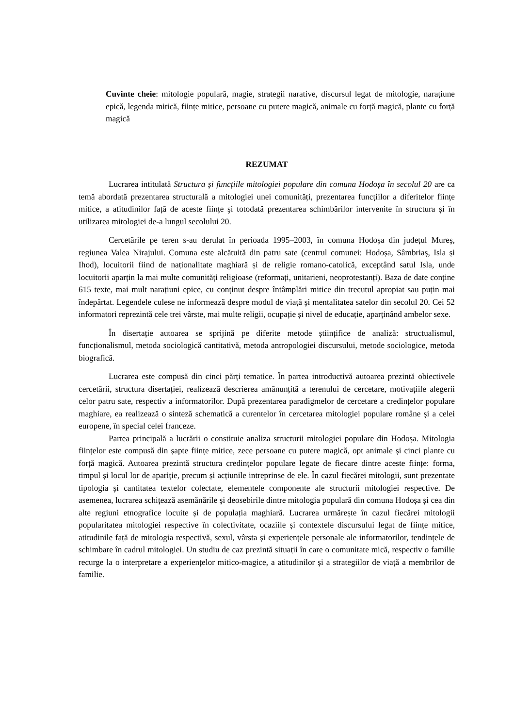Cuvinte cheie: mitologie populară, magie, strategii narative, discursul legat de mitologie, narațiune epică, legenda mitică, ființe mitice, persoane cu putere magică, animale cu forță magică, plante cu forță magică
REZUMAT
Lucrarea intitulată Structura și funcțiile mitologiei populare din comuna Hodoșa în secolul 20 are ca temă abordată prezentarea structurală a mitologiei unei comunități, prezentarea funcțiilor a diferitelor ființe mitice, a atitudinilor față de aceste ființe şi totodată prezentarea schimbărilor intervenite în structura și în utilizarea mitologiei de-a lungul secolului 20.
Cercetările pe teren s-au derulat în perioada 1995–2003, în comuna Hodoșa din județul Mureș, regiunea Valea Nirajului. Comuna este alcătuită din patru sate (centrul comunei: Hodoșa, Sâmbriaș, Isla și Ihod), locuitorii fiind de naționalitate maghiară și de religie romano-catolică, exceptând satul Isla, unde locuitorii aparțin la mai multe comunități religioase (reformați, unitarieni, neoprotestanți). Baza de date conține 615 texte, mai mult narațiuni epice, cu conținut despre întâmplări mitice din trecutul apropiat sau puțin mai îndepărtat. Legendele culese ne informează despre modul de viață și mentalitatea satelor din secolul 20. Cei 52 informatori reprezintă cele trei vârste, mai multe religii, ocupație și nivel de educație, aparținând ambelor sexe.
În disertație autoarea se sprijină pe diferite metode științifice de analiză: structualismul, funcționalismul, metoda sociologică cantitativă, metoda antropologiei discursului, metode sociologice, metoda biografică.
Lucrarea este compusă din cinci părți tematice. În partea introductivă autoarea prezintă obiectivele cercetării, structura disertației, realizează descrierea amănunțită a terenului de cercetare, motivațiile alegerii celor patru sate, respectiv a informatorilor. După prezentarea paradigmelor de cercetare a credințelor populare maghiare, ea realizează o sinteză schematică a curentelor în cercetarea mitologiei populare române și a celei europene, în special celei franceze.
Partea principală a lucrării o constituie analiza structurii mitologiei populare din Hodoșa. Mitologia ființelor este compusă din șapte ființe mitice, zece persoane cu putere magică, opt animale și cinci plante cu forță magică. Autoarea prezintă structura credințelor populare legate de fiecare dintre aceste ființe: forma, timpul și locul lor de apariție, precum și acțiunile intreprinse de ele. În cazul fiecărei mitologii, sunt prezentate tipologia și cantitatea textelor colectate, elementele componente ale structurii mitologiei respective. De asemenea, lucrarea schițează asemănările și deosebirile dintre mitologia populară din comuna Hodoșa și cea din alte regiuni etnografice locuite și de populația maghiară. Lucrarea urmărește în cazul fiecărei mitologii popularitatea mitologiei respective în colectivitate, ocaziile și contextele discursului legat de ființe mitice, atitudinile față de mitologia respectivă, sexul, vârsta și experiențele personale ale informatorilor, tendințele de schimbare în cadrul mitologiei. Un studiu de caz prezintă situații în care o comunitate mică, respectiv o familie recurge la o interpretare a experiențelor mitico-magice, a atitudinilor și a strategiilor de viață a membrilor de familie.